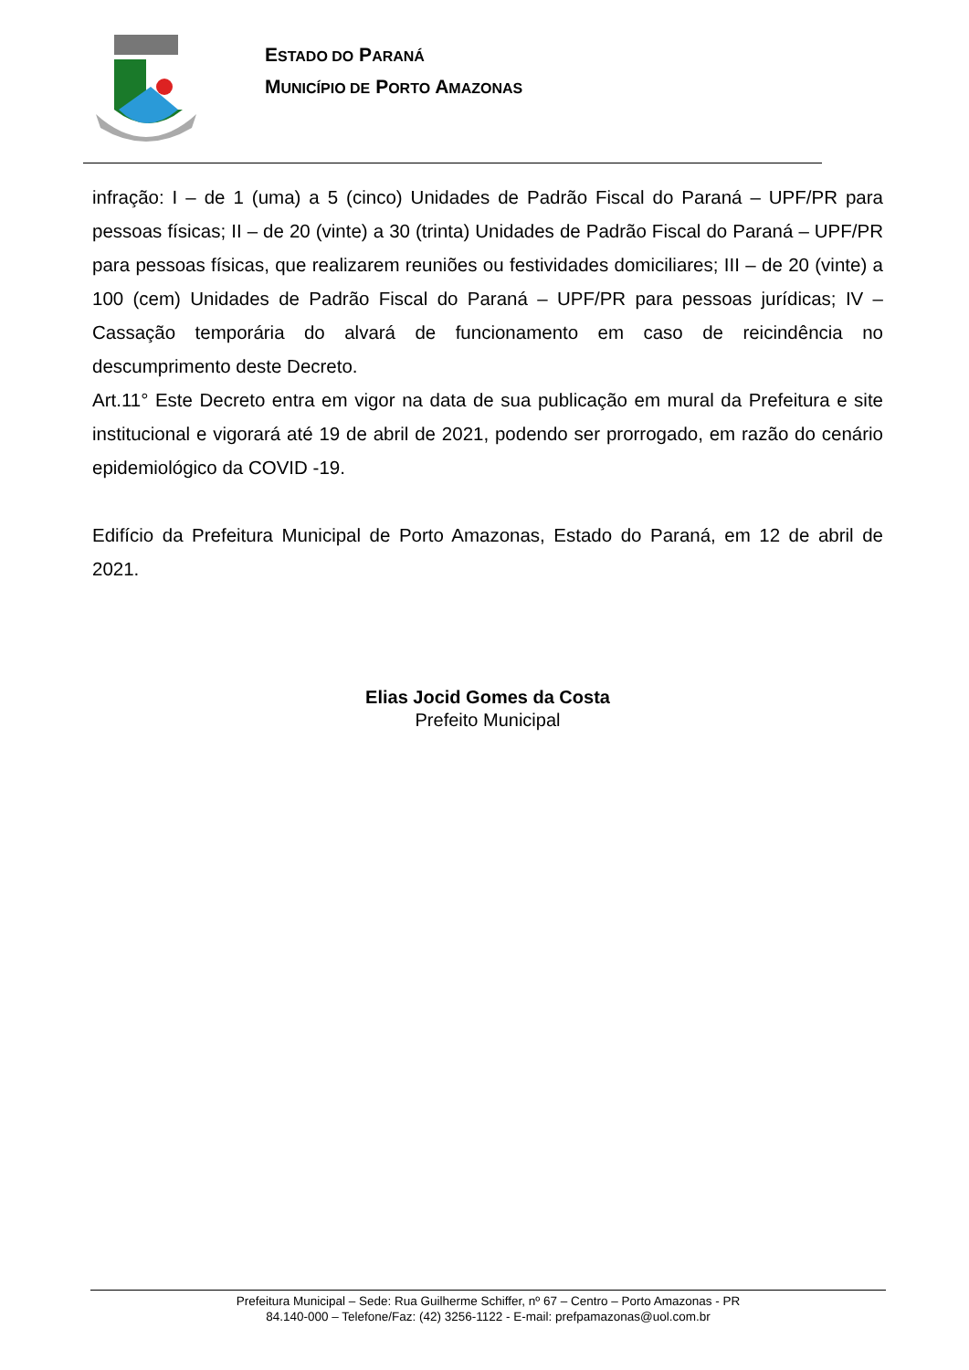ESTADO DO PARANÁ
MUNICÍPIO DE PORTO AMAZONAS
infração: I – de 1 (uma) a 5 (cinco) Unidades de Padrão Fiscal do Paraná – UPF/PR para pessoas físicas; II – de 20 (vinte) a 30 (trinta) Unidades de Padrão Fiscal do Paraná – UPF/PR para pessoas físicas, que realizarem reuniões ou festividades domiciliares; III – de 20 (vinte) a 100 (cem) Unidades de Padrão Fiscal do Paraná – UPF/PR para pessoas jurídicas; IV – Cassação temporária do alvará de funcionamento em caso de reicindência no descumprimento deste Decreto.
Art.11° Este Decreto entra em vigor na data de sua publicação em mural da Prefeitura e site institucional e vigorará até 19 de abril de 2021, podendo ser prorrogado, em razão do cenário epidemiológico da COVID -19.
Edifício da Prefeitura Municipal de Porto Amazonas, Estado do Paraná, em 12 de abril de 2021.
Elias Jocid Gomes da Costa
Prefeito Municipal
Prefeitura Municipal – Sede: Rua Guilherme Schiffer, nº 67 – Centro – Porto Amazonas - PR
84.140-000 – Telefone/Faz: (42) 3256-1122 - E-mail: prefpamazonas@uol.com.br